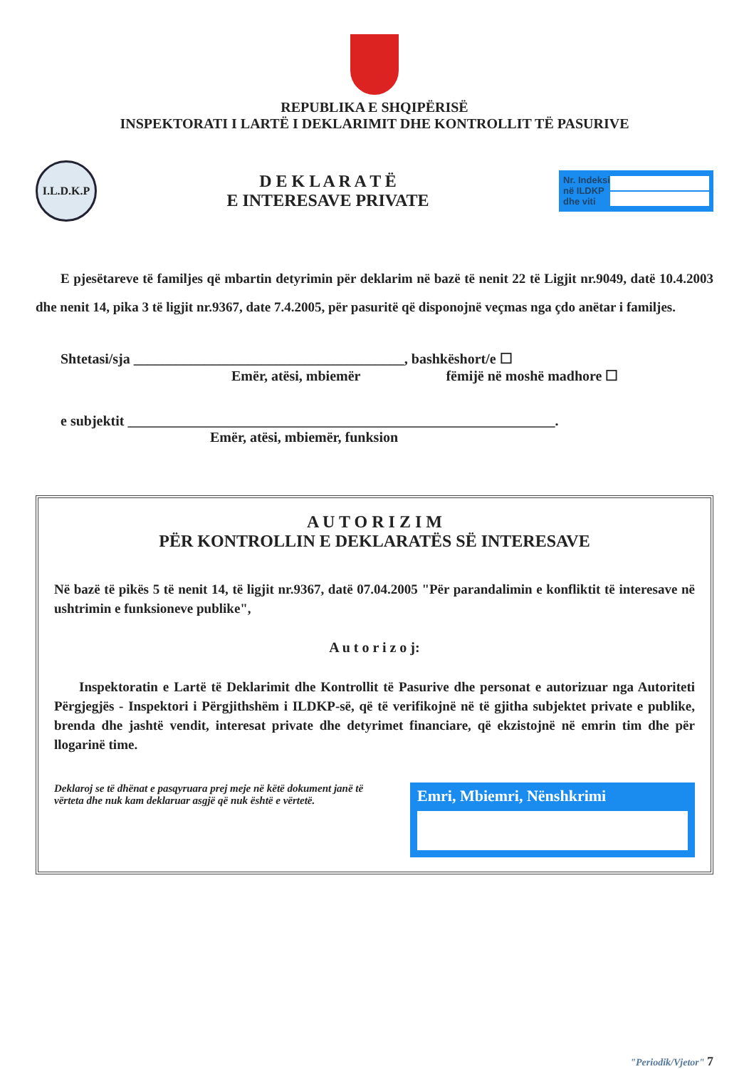REPUBLIKA E SHQIPËRISË
INSPEKTORATI I LARTË I DEKLARIMIT DHE KONTROLLIT TË PASURIVE
I.L.D.K.P
D E K L A R A T Ë
E INTERESAVE PRIVATE
Nr. Indeksi
në ILDKP
dhe viti
E pjesëtareve të familjes që mbartin detyrimin për deklarim në bazë të nenit 22 të Ligjit nr.9049, datë 10.4.2003 dhe nenit 14, pika 3 të ligjit nr.9367, date 7.4.2005, për pasuritë që disponojnë veçmas nga çdo anëtar i familjes.
Shtetasi/sja ______________________________________, bashkëshort/e ☐
Emër, atësi, mbiemër fëmijë në moshë madhore ☐
e subjektit ____________________________________________________________.
Emër, atësi, mbiemër, funksion
A U T O R I Z I M
PËR KONTROLLIN E DEKLARATËS SË INTERESAVE
Në bazë të pikës 5 të nenit 14, të ligjit nr.9367, datë 07.04.2005 "Për parandalimin e konfliktit të interesave në ushtrimin e funksioneve publike",
A u t o r i z o j:
Inspektoratin e Lartë të Deklarimit dhe Kontrollit të Pasurive dhe personat e autorizuar nga Autoriteti Përgjegjës - Inspektori i Përgjithshëm i ILDKP-së, që të verifikojnë në të gjitha subjektet private e publike, brenda dhe jashtë vendit, interesat private dhe detyrimet financiare, që ekzistojnë në emrin tim dhe për llogarinë time.
Deklaroj se të dhënat e pasqyruara prej meje në këtë dokument janë të vërteta dhe nuk kam deklaruar asgjë që nuk është e vërtetë.
Emri, Mbiemri, Nënshkrimi
"Periodik/Vjetor" 7